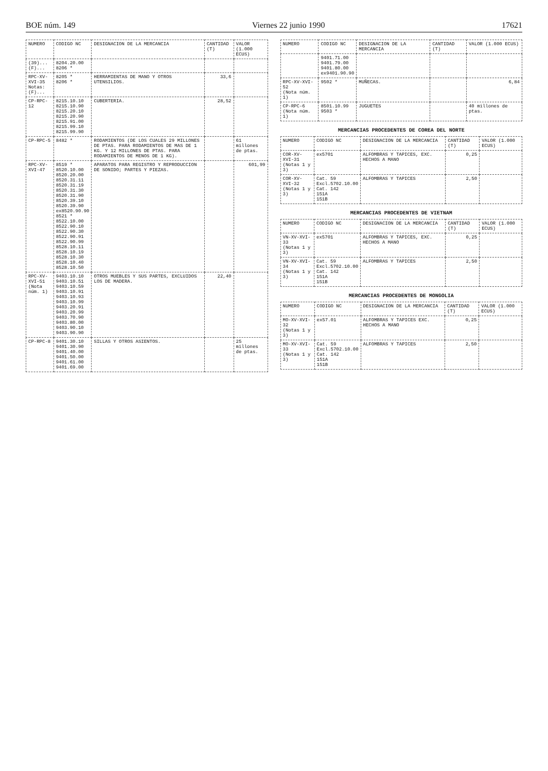BOE núm. 149 Viernes 22 junio 1990 17621
| NUMERO | CODIGO NC | DESIGNACION DE LA MERCANCIA | CANTIDAD (T) | VALOR (1.000 ECUS) |
| --- | --- | --- | --- | --- |
| (39)... (F)... | 8204.20.00 8206 * | | | |
| RPC-XV-XVI-35 Notas: (F)... | 8205 * 8206 * | HERRAMIENTAS DE MANO Y OTROS UTENSILIOS. | 33,6 | |
| CP-RPC-12 | 8215.10.10 8215.10.90 8215.20.10 8215.20.90 8215.91.00 8215.99.10 8215.99.90 | CUBERTERIA. | 28,52 | |
| CP-RPC-5 | 8482 * | RODAMIENTOS (DE LOS CUALES 29 MILLONES DE PTAS. PARA RODAMIENTOS DE MAS DE 1 KG. Y 12 MILLONES DE PTAS. PARA RODAMIENTOS DE MENOS DE 1 KG). | | 61 millones de ptas. |
| RPC-XV-XVI-47 | 8519 * 8520.10.00 8520.20.00 8520.31.11 8520.31.19 8520.31.30 8520.31.90 8520.39.10 8520.39.90 ex8520.90.90 8521 * 8522.10.00 8522.90.10 8522.90.30 8522.90.91 8522.90.99 8528.10.11 8528.10.19 8528.10.30 8528.10.40 8528.10.50 | APARATOS PARA REGISTRO Y REPRODUCCION DE SONIDO; PARTES Y PIEZAS. | | 601,99 |
| RPC-XV-XVI-51 (Nota núm. 1) | 9403.10.10 9403.10.51 9403.10.59 9403.10.91 9403.10.93 9403.10.99 9403.20.91 9403.20.99 9403.70.90 9403.80.00 9403.90.10 9403.90.90 | OTROS MUEBLES Y SUS PARTES, EXCLUIDOS LOS DE MADERA. | 22,40 | |
| CP-RPC-8 | 9401.30.10 9401.30.90 9401.40.00 9401.50.00 9401.61.00 9401.69.00 | SILLAS Y OTROS ASIENTOS. | | 25 millones de ptas. |
| NUMERO | CODIGO NC | DESIGNACION DE LA MERCANCIA | CANTIDAD (T) | VALOR (1.000 ECUS) |
| --- | --- | --- | --- | --- |
| | 9401.71.00 9401.79.00 9401.80.00 ex9401.90.90 | | | |
| RPC-XV-XVI-52 (Nota núm. 1) | 9502 * | MUÑECAS. | | 6,84 |
| CP-RPC-6 (Nota núm. 1) | 8501.10.99 9503 * | JUGUETES | | 40 millones de ptas. |
MERCANCIAS PROCEDENTES DE COREA DEL NORTE
| NUMERO | CODIGO NC | DESIGNACION DE LA MERCANCIA | CANTIDAD (T) | VALOR (1.000 ECUS) |
| --- | --- | --- | --- | --- |
| COR-XV-XVI-31 (Notas 1 y 3) | ex5701 | ALFOMBRAS Y TAPICES, EXC. HECHOS A MANO | 0,25 | |
| COR-XV-XVI-32 (Notas 1 y 3) | Cat. 59 Excl.5702.10.00 Cat. 142 151A 151B | ALFOMBRAS Y TAPICES | 2,50 | |
MERCANCIAS PROCEDENTES DE VIETNAM
| NUMERO | CODIGO NC | DESIGNACION DE LA MERCANCIA | CANTIDAD (T) | VALOR (1.000 ECUS) |
| --- | --- | --- | --- | --- |
| VN-XV-XVI-33 (Notas 1 y 3) | ex5701 | ALFOMBRAS Y TAPICES, EXC. HECHOS A MANO | 0,25 | |
| VN-XV-XVI-34 (Notas 1 y 3) | Cat. 59 Excl.5702.10.00 Cat. 142 151A 151B | ALFOMBRAS Y TAPICES | 2,50 | |
MERCANCIAS PROCEDENTES DE MONGOLIA
| NUMERO | CODIGO NC | DESIGNACION DE LA MERCANCIA | CANTIDAD (T) | VALOR (1.000 ECUS) |
| --- | --- | --- | --- | --- |
| MO-XV-XVI-32 (Notas 1 y 3) | ex57.01 | ALFOMBRAS Y TAPICES EXC. HECHOS A MANO | 0,25 | |
| MO-XV-XVI-33 (Notas 1 y 3) | Cat. 59 Excl.5702.10.00 Cat. 142 151A 151B | ALFOMBRAS Y TAPICES | 2,50 | |